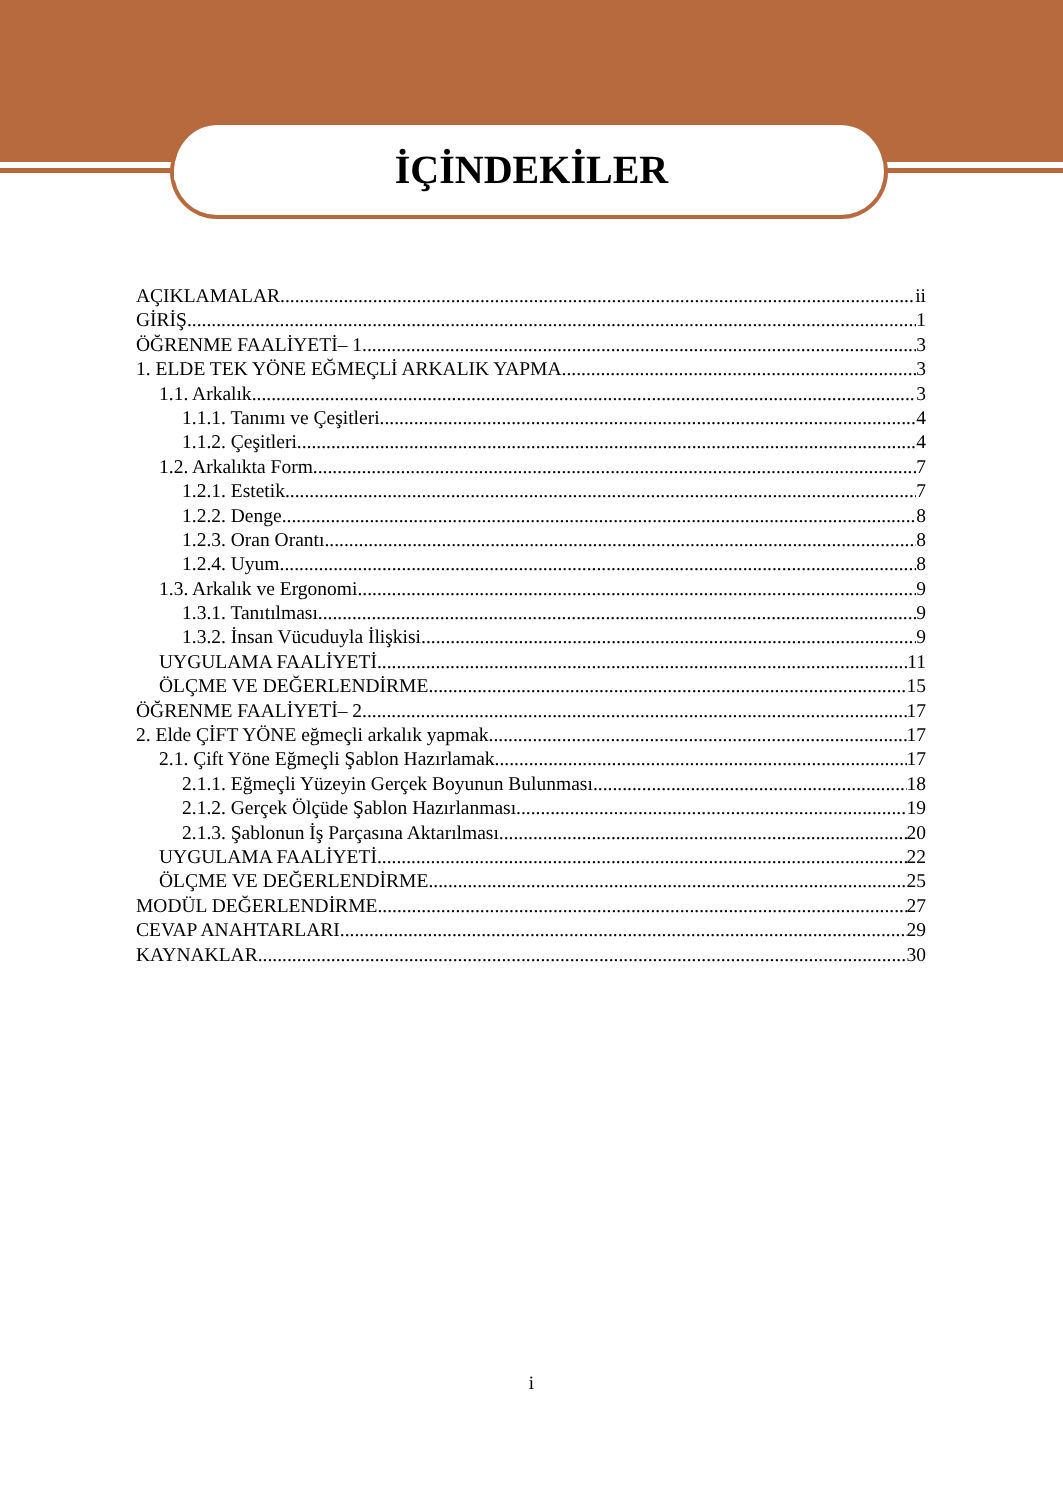İÇİNDEKİLER
AÇIKLAMALAR ii
GİRİŞ 1
ÖĞRENME FAALİYETİ– 1 3
1. ELDE TEK YÖNE EĞMEÇLİ ARKALIK YAPMA 3
1.1. Arkalık 3
1.1.1. Tanımı ve Çeşitleri 4
1.1.2. Çeşitleri 4
1.2. Arkalıkta Form 7
1.2.1. Estetik 7
1.2.2. Denge 8
1.2.3. Oran Orantı 8
1.2.4. Uyum 8
1.3. Arkalık ve Ergonomi 9
1.3.1. Tanıtılması 9
1.3.2. İnsan Vücuduyla İlişkisi 9
UYGULAMA FAALİYETİ 11
ÖLÇME VE DEĞERLENDİRME 15
ÖĞRENME FAALİYETİ– 2 17
2. Elde ÇİFT YÖNE eğmeçli arkalık yapmak 17
2.1. Çift Yöne Eğmeçli Şablon Hazırlamak 17
2.1.1. Eğmeçli Yüzeyin Gerçek Boyunun Bulunması 18
2.1.2. Gerçek Ölçüde Şablon Hazırlanması 19
2.1.3. Şablonun İş Parçasına Aktarılması 20
UYGULAMA FAALİYETİ 22
ÖLÇME VE DEĞERLENDİRME 25
MODÜL DEĞERLENDİRME 27
CEVAP ANAHTARLARI 29
KAYNAKLAR 30
i